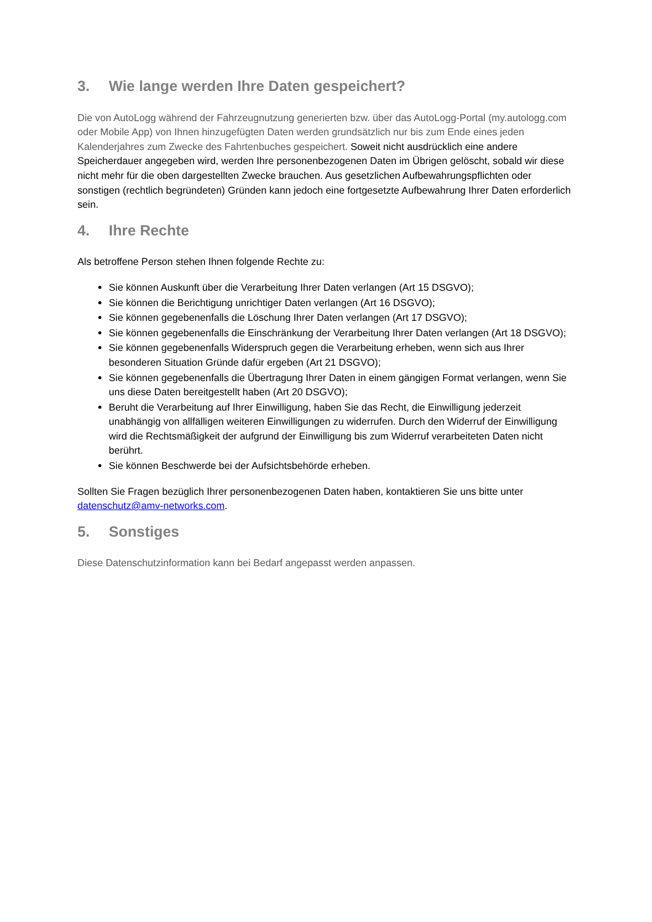3. Wie lange werden Ihre Daten gespeichert?
Die von AutoLogg während der Fahrzeugnutzung generierten bzw. über das AutoLogg-Portal (my.autologg.com oder Mobile App) von Ihnen hinzugefügten Daten werden grundsätzlich nur bis zum Ende eines jeden Kalenderjahres zum Zwecke des Fahrtenbuches gespeichert. Soweit nicht ausdrücklich eine andere Speicherdauer angegeben wird, werden Ihre personenbezogenen Daten im Übrigen gelöscht, sobald wir diese nicht mehr für die oben dargestellten Zwecke brauchen. Aus gesetzlichen Aufbewahrungspflichten oder sonstigen (rechtlich begründeten) Gründen kann jedoch eine fortgesetzte Aufbewahrung Ihrer Daten erforderlich sein.
4. Ihre Rechte
Als betroffene Person stehen Ihnen folgende Rechte zu:
Sie können Auskunft über die Verarbeitung Ihrer Daten verlangen (Art 15 DSGVO);
Sie können die Berichtigung unrichtiger Daten verlangen (Art 16 DSGVO);
Sie können gegebenenfalls die Löschung Ihrer Daten verlangen (Art 17 DSGVO);
Sie können gegebenenfalls die Einschränkung der Verarbeitung Ihrer Daten verlangen (Art 18 DSGVO);
Sie können gegebenenfalls Widerspruch gegen die Verarbeitung erheben, wenn sich aus Ihrer besonderen Situation Gründe dafür ergeben (Art 21 DSGVO);
Sie können gegebenenfalls die Übertragung Ihrer Daten in einem gängigen Format verlangen, wenn Sie uns diese Daten bereitgestellt haben (Art 20 DSGVO);
Beruht die Verarbeitung auf Ihrer Einwilligung, haben Sie das Recht, die Einwilligung jederzeit unabhängig von allfälligen weiteren Einwilligungen zu widerrufen. Durch den Widerruf der Einwilligung wird die Rechtsmäßigkeit der aufgrund der Einwilligung bis zum Widerruf verarbeiteten Daten nicht berührt.
Sie können Beschwerde bei der Aufsichtsbehörde erheben.
Sollten Sie Fragen bezüglich Ihrer personenbezogenen Daten haben, kontaktieren Sie uns bitte unter datenschutz@amv-networks.com.
5. Sonstiges
Diese Datenschutzinformation kann bei Bedarf angepasst werden anpassen.